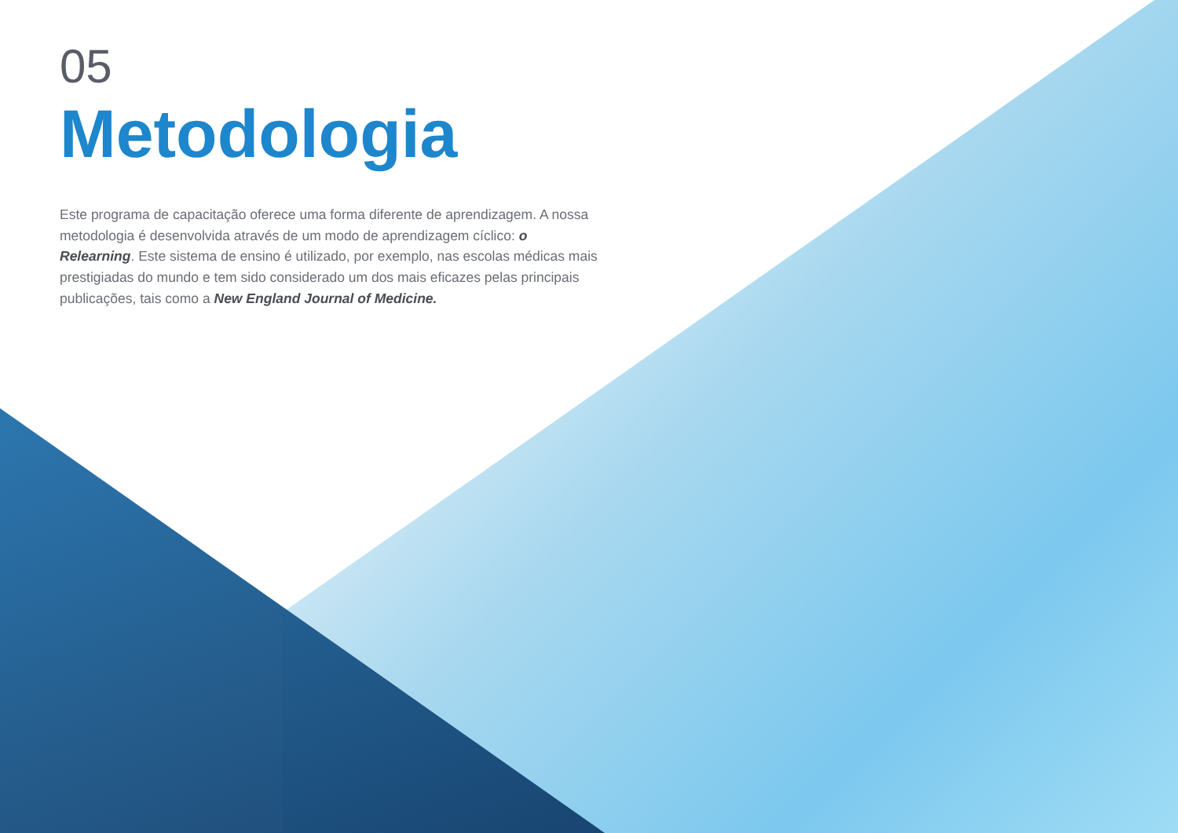05
Metodologia
Este programa de capacitação oferece uma forma diferente de aprendizagem. A nossa metodologia é desenvolvida através de um modo de aprendizagem cíclico: o Relearning. Este sistema de ensino é utilizado, por exemplo, nas escolas médicas mais prestigiadas do mundo e tem sido considerado um dos mais eficazes pelas principais publicações, tais como a New England Journal of Medicine.